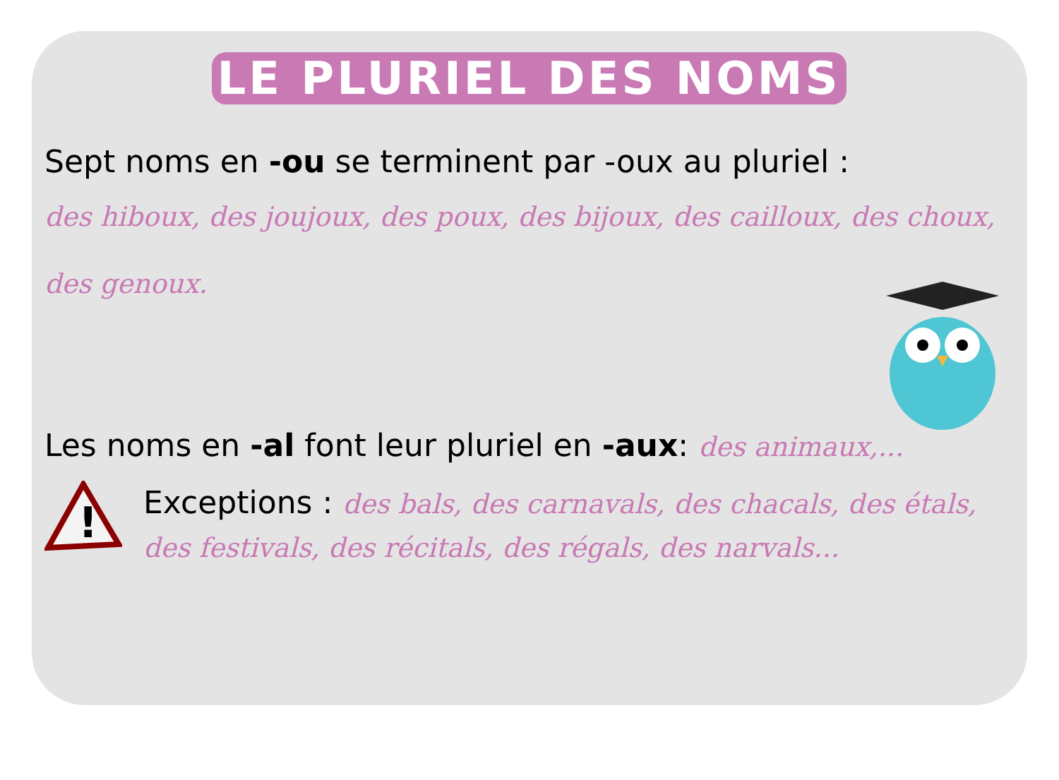LE PLURIEL DES NOMS
Sept noms en -ou se terminent par -oux au pluriel :
des hiboux, des joujoux, des poux, des bijoux, des cailloux, des choux, des genoux.
Les noms en -al font leur pluriel en -aux: des animaux,...
!
Exceptions : des bals, des carnavals, des chacals, des étals,
des festivals, des récitals, des régals, des narvals...